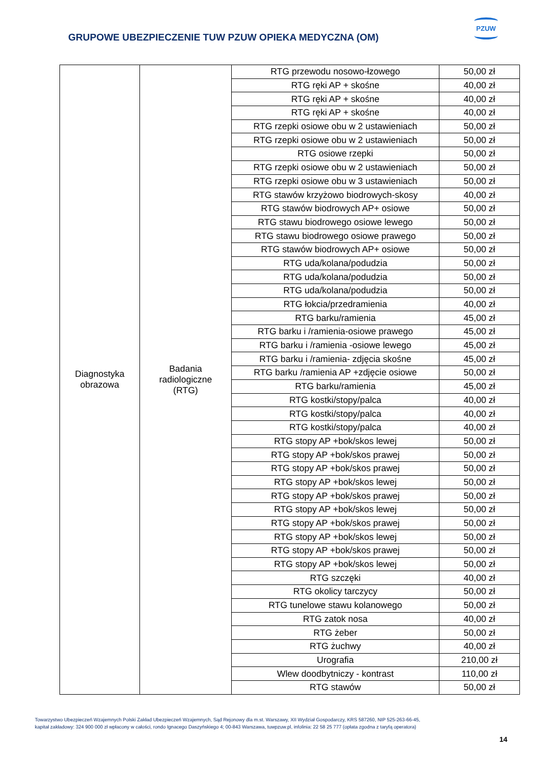GRUPOWE UBEZPIECZENIE TUW PZUW OPIEKA MEDYCZNA (OM)
PZUW
| Diagnostyka obrazowa | Badania radiologiczne (RTG) | RTG przewodu nosowo-łzowego | 50,00 zł |
| | | RTG ręki AP + skośne | 40,00 zł |
| | | RTG ręki AP + skośne | 40,00 zł |
| | | RTG ręki AP + skośne | 40,00 zł |
| | | RTG rzepki osiowe obu w 2 ustawieniach | 50,00 zł |
| | | RTG rzepki osiowe obu w 2 ustawieniach | 50,00 zł |
| | | RTG osiowe rzepki | 50,00 zł |
| | | RTG rzepki osiowe obu w 2 ustawieniach | 50,00 zł |
| | | RTG rzepki osiowe obu w 3 ustawieniach | 50,00 zł |
| | | RTG stawów krzyżowo biodrowych-skosy | 40,00 zł |
| | | RTG stawów biodrowych AP+ osiowe | 50,00 zł |
| | | RTG stawu biodrowego osiowe lewego | 50,00 zł |
| | | RTG stawu biodrowego osiowe prawego | 50,00 zł |
| | | RTG stawów biodrowych AP+ osiowe | 50,00 zł |
| | | RTG uda/kolana/podudzia | 50,00 zł |
| | | RTG uda/kolana/podudzia | 50,00 zł |
| | | RTG uda/kolana/podudzia | 50,00 zł |
| | | RTG łokcia/przedramienia | 40,00 zł |
| | | RTG barku/ramienia | 45,00 zł |
| | | RTG barku i /ramienia-osiowe prawego | 45,00 zł |
| | | RTG barku i /ramienia -osiowe lewego | 45,00 zł |
| | | RTG barku i /ramienia- zdjęcia skośne | 45,00 zł |
| | | RTG barku /ramienia AP +zdjęcie osiowe | 50,00 zł |
| | | RTG barku/ramienia | 45,00 zł |
| | | RTG kostki/stopy/palca | 40,00 zł |
| | | RTG kostki/stopy/palca | 40,00 zł |
| | | RTG kostki/stopy/palca | 40,00 zł |
| | | RTG stopy AP +bok/skos lewej | 50,00 zł |
| | | RTG stopy AP +bok/skos prawej | 50,00 zł |
| | | RTG stopy AP +bok/skos prawej | 50,00 zł |
| | | RTG stopy AP +bok/skos lewej | 50,00 zł |
| | | RTG stopy AP +bok/skos prawej | 50,00 zł |
| | | RTG stopy AP +bok/skos lewej | 50,00 zł |
| | | RTG stopy AP +bok/skos prawej | 50,00 zł |
| | | RTG stopy AP +bok/skos lewej | 50,00 zł |
| | | RTG stopy AP +bok/skos prawej | 50,00 zł |
| | | RTG stopy AP +bok/skos lewej | 50,00 zł |
| | | RTG szczęki | 40,00 zł |
| | | RTG okolicy tarczycy | 50,00 zł |
| | | RTG tunelowe stawu kolanowego | 50,00 zł |
| | | RTG zatok nosa | 40,00 zł |
| | | RTG żeber | 50,00 zł |
| | | RTG żuchwy | 40,00 zł |
| | | Urografia | 210,00 zł |
| | | Wlew doodbytniczy - kontrast | 110,00 zł |
| | | RTG stawów | 50,00 zł |
Towarzystwo Ubezpieczeń Wzajemnych Polski Zakład Ubezpieczeń Wzajemnych, Sąd Rejonowy dla m.st. Warszawy, XII Wydział Gospodarczy, KRS 587260, NIP 525-263-66-45,
kapitał zakładowy: 324 900 000 zł wpłacony w całości, rondo Ignacego Daszyńskiego 4; 00-843 Warszawa, tuwpzuw.pl, infolinia: 22 58 25 777 (opłata zgodna z taryfą operatora)
14